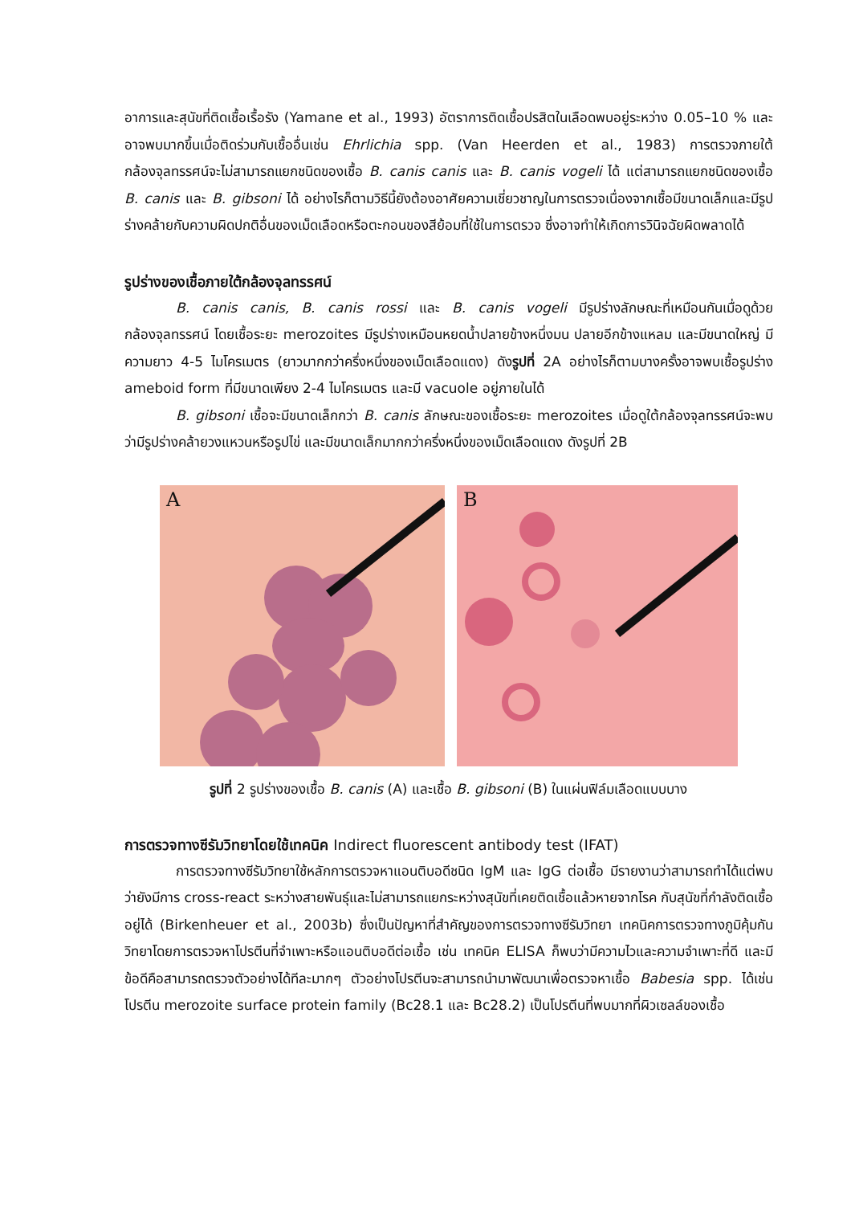อาการและสุนัขที่ติดเชื้อเรื้อรัง (Yamane et al., 1993) อัตราการติดเชื้อปรสิตในเลือดพบอยู่ระหว่าง 0.05–10 % และอาจพบมากขึ้นเมื่อติดร่วมกับเชื้ออื่นเช่น Ehrlichia spp. (Van Heerden et al., 1983) การตรวจภายใต้กล้องจุลทรรศน์จะไม่สามารถแยกชนิดของเชื้อ B. canis canis และ B. canis vogeli ได้ แต่สามารถแยกชนิดของเชื้อ B. canis และ B. gibsoni ได้ อย่างไรก็ตามวิธีนี้ยังต้องอาศัยความเชี่ยวชาญในการตรวจเนื่องจากเชื้อมีขนาดเล็กและมีรูปร่างคล้ายกับความผิดปกติอื่นของเม็ดเลือดหรือตะกอนของสีย้อมที่ใช้ในการตรวจ ซึ่งอาจทำให้เกิดการวินิจฉัยผิดพลาดได้
รูปร่างของเชื้อภายใต้กล้องจุลทรรศน์
B. canis canis, B. canis rossi และ B. canis vogeli มีรูปร่างลักษณะที่เหมือนกันเมื่อดูด้วยกล้องจุลทรรศน์ โดยเชื้อระยะ merozoites มีรูปร่างเหมือนหยดน้ำปลายข้างหนึ่งมน ปลายอีกข้างแหลม และมีขนาดใหญ่ มีความยาว 4-5 ไมโครเมตร (ยาวมากกว่าครึ่งหนึ่งของเม็ดเลือดแดง) ดังรูปที่ 2A อย่างไรก็ตามบางครั้งอาจพบเชื้อรูปร่าง ameboid form ที่มีขนาดเพียง 2-4 ไมโครเมตร และมี vacuole อยู่ภายในได้
B. gibsoni เชื้อจะมีขนาดเล็กกว่า B. canis ลักษณะของเชื้อระยะ merozoites เมื่อดูใต้กล้องจุลทรรศน์จะพบว่ามีรูปร่างคล้ายวงแหวนหรือรูปไข่ และมีขนาดเล็กมากกว่าครึ่งหนึ่งของเม็ดเลือดแดง ดังรูปที่ 2B
A
B
รูปที่ 2 รูปร่างของเชื้อ B. canis (A) และเชื้อ B. gibsoni (B) ในแผ่นฟิล์มเลือดแบบบาง
การตรวจทางซีรัมวิทยาโดยใช้เทคนิค Indirect fluorescent antibody test (IFAT)
การตรวจทางซีรัมวิทยาใช้หลักการตรวจหาแอนติบอดีชนิด IgM และ IgG ต่อเชื้อ มีรายงานว่าสามารถทำได้แต่พบว่ายังมีการ cross-react ระหว่างสายพันธุ์และไม่สามารถแยกระหว่างสุนัขที่เคยติดเชื้อแล้วหายจากโรค กับสุนัขที่กำลังติดเชื้ออยู่ได้ (Birkenheuer et al., 2003b) ซึ่งเป็นปัญหาที่สำคัญของการตรวจทางซีรัมวิทยา เทคนิคการตรวจทางภูมิคุ้มกันวิทยาโดยการตรวจหาโปรตีนที่จำเพาะหรือแอนติบอดีต่อเชื้อ เช่น เทคนิค ELISA ก็พบว่ามีความไวและความจำเพาะที่ดี และมีข้อดีคือสามารถตรวจตัวอย่างได้ทีละมากๆ ตัวอย่างโปรตีนจะสามารถนำมาพัฒนาเพื่อตรวจหาเชื้อ Babesia spp. ได้เช่น โปรตีน merozoite surface protein family (Bc28.1 และ Bc28.2) เป็นโปรตีนที่พบมากที่ผิวเซลล์ของเชื้อ